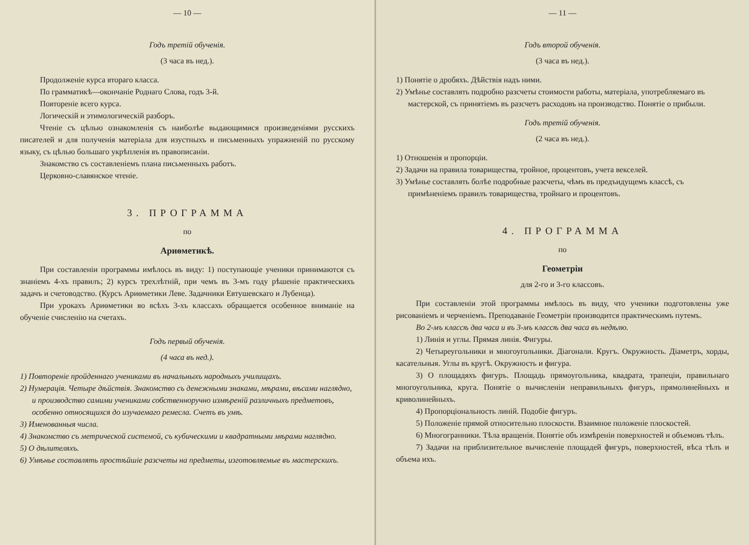— 10 —
Годъ третій обученія.
(3 часа въ нед.).
Продолженіе курса втораго класса.
По грамматикѣ—окончаніе Роднаго Слова, годъ 3-й.
Повтореніе всего курса.
Логическій и этимологическій разборъ.
Чтеніе съ цѣлью ознакомленія съ наиболѣе выдающимися произведеніями русскихъ писателей и для полученія матеріала для изустныхъ и письменныхъ упражненій по русскому языку, съ цѣлью большаго укрѣпленія въ правописаніи.
Знакомство съ составленіемъ плана письменныхъ работъ.
Церковно-славянское чтеніе.
3. ПРОГРАММА
по
Ариѳметикѣ.
При составленіи программы имѣлось въ виду: 1) поступающіе ученики принимаются съ знаніемъ 4-хъ правилъ; 2) курсъ трехлѣтній, при чемъ въ 3-мъ году рѣшеніе практическихъ задачъ и счетоводство. (Курсъ Ариѳметики Леве. Задачники Евтушевскаго и Лубенца).
При урокахъ Ариѳметики во всѣхъ 3-хъ классахъ обращается особенное вниманіе на обученіе счисленію на счетахъ.
Годъ первый обученія.
(4 часа въ нед.).
1) Повтореніе пройденнаго учениками въ начальныхъ народныхъ училищахъ.
2) Нумерація. Четыре дѣйствія. Знакомство съ денежными знаками, мѣрами, вѣсами наглядно, и производство самими учениками собственноручно измѣреній различныхъ предметовъ, особенно относящихся до изучаемаго ремесла. Счетъ въ умѣ.
3) Именованныя числа.
4) Знакомство съ метрической системой, съ кубическими и квадратными мѣрами наглядно.
5) О дѣлителяхъ.
6) Умѣнье составлять простѣйшіе разсчеты на предметы, изготовляемые въ мастерскихъ.
— 11 —
Годъ второй обученія.
(3 часа въ нед.).
1) Понятіе о дробяхъ. Дѣйствія надъ ними.
2) Умѣнье составлять подробно разсчеты стоимости работы, матеріала, употребляемаго въ мастерской, съ принятіемъ въ разсчетъ расходовъ на производство. Понятіе о прибыли.
Годъ третій обученія.
(2 часа въ нед.).
1) Отношенія и пропорціи.
2) Задачи на правила товарищества, тройное, процентовъ, учета векселей.
3) Умѣнье составлять болѣе подробные разсчеты, чѣмъ въ предъидущемъ классѣ, съ примѣненіемъ правилъ товарищества, тройнаго и процентовъ.
4. ПРОГРАММА
по
Геометріи
для 2-го и 3-го классовъ.
При составленіи этой программы имѣлось въ виду, что ученики подготовлены уже рисованіемъ и черченіемъ. Преподаваніе Геометріи производится практическимъ путемъ.
Во 2-мъ классѣ два часа и въ 3-мъ классѣ два часа въ недѣлю.
1) Линія и углы. Прямая линія. Фигуры.
2) Четыреугольники и многоугольники. Діагонали. Кругъ. Окружность. Діаметръ, хорды, касательныя. Углы въ кругѣ. Окружность и фигура.
3) О площадяхъ фигуръ. Площадь прямоугольника, квадрата, трапеціи, правильнаго многоугольника, круга. Понятіе о вычисленіи неправильныхъ фигуръ, прямолинейныхъ и криволинейныхъ.
4) Пропорціональность линій. Подобіе фигуръ.
5) Положеніе прямой относительно плоскости. Взаимное положеніе плоскостей.
6) Многогранники. Тѣла вращенія. Понятіе объ измѣреніи поверхностей и объемовъ тѣлъ.
7) Задачи на приблизительное вычисленіе площадей фигуръ, поверхностей, вѣса тѣлъ и объема ихъ.